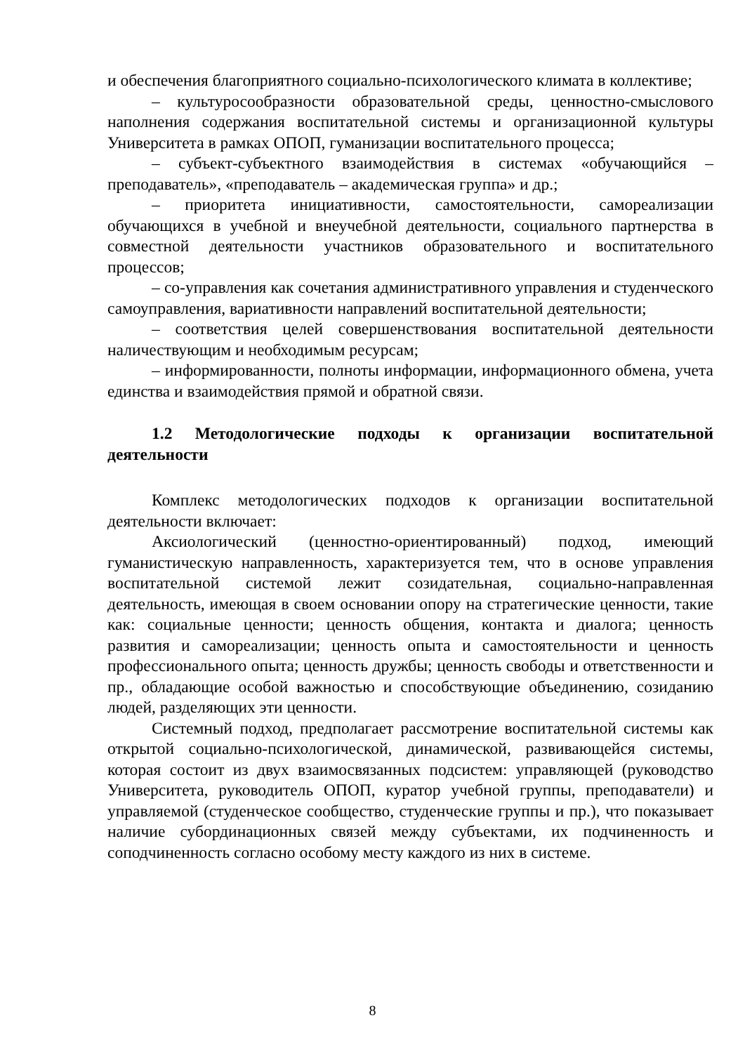и обеспечения благоприятного социально-психологического климата в коллективе;
– культуросообразности образовательной среды, ценностно-смыслового наполнения содержания воспитательной системы и организационной культуры Университета в рамках ОПОП, гуманизации воспитательного процесса;
– субъект-субъектного взаимодействия в системах «обучающийся – преподаватель», «преподаватель – академическая группа» и др.;
– приоритета инициативности, самостоятельности, самореализации обучающихся в учебной и внеучебной деятельности, социального партнерства в совместной деятельности участников образовательного и воспитательного процессов;
– со-управления как сочетания административного управления и студенческого самоуправления, вариативности направлений воспитательной деятельности;
– соответствия целей совершенствования воспитательной деятельности наличествующим и необходимым ресурсам;
– информированности, полноты информации, информационного обмена, учета единства и взаимодействия прямой и обратной связи.
1.2 Методологические подходы к организации воспитательной деятельности
Комплекс методологических подходов к организации воспитательной деятельности включает:
Аксиологический (ценностно-ориентированный) подход, имеющий гуманистическую направленность, характеризуется тем, что в основе управления воспитательной системой лежит созидательная, социально-направленная деятельность, имеющая в своем основании опору на стратегические ценности, такие как: социальные ценности; ценность общения, контакта и диалога; ценность развития и самореализации; ценность опыта и самостоятельности и ценность профессионального опыта; ценность дружбы; ценность свободы и ответственности и пр., обладающие особой важностью и способствующие объединению, созиданию людей, разделяющих эти ценности.
Системный подход, предполагает рассмотрение воспитательной системы как открытой социально-психологической, динамической, развивающейся системы, которая состоит из двух взаимосвязанных подсистем: управляющей (руководство Университета, руководитель ОПОП, куратор учебной группы, преподаватели) и управляемой (студенческое сообщество, студенческие группы и пр.), что показывает наличие субординационных связей между субъектами, их подчиненность и соподчиненность согласно особому месту каждого из них в системе.
8